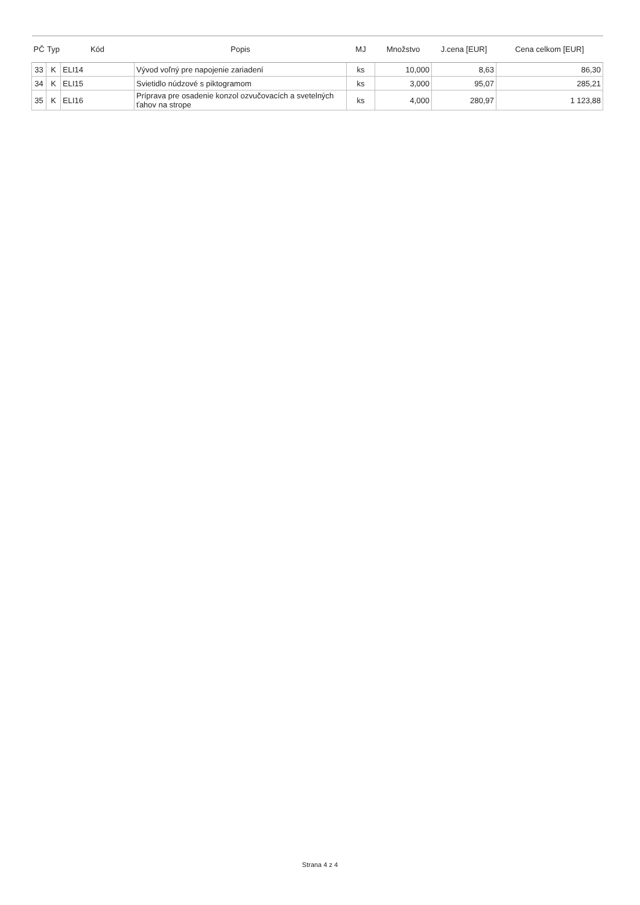| PČ | Typ | Kód | Popis | MJ | Množstvo | J.cena [EUR] | Cena celkom [EUR] |
| --- | --- | --- | --- | --- | --- | --- | --- |
| 33 | K | ELI14 | Vývod voľný pre napojenie zariadení | ks | 10,000 | 8,63 | 86,30 |
| 34 | K | ELI15 | Svietidlo núdzové s piktogramom | ks | 3,000 | 95,07 | 285,21 |
| 35 | K | ELI16 | Príprava pre osadenie konzol ozvučovacích a svetelných ťahov na strope | ks | 4,000 | 280,97 | 1 123,88 |
Strana 4 z 4